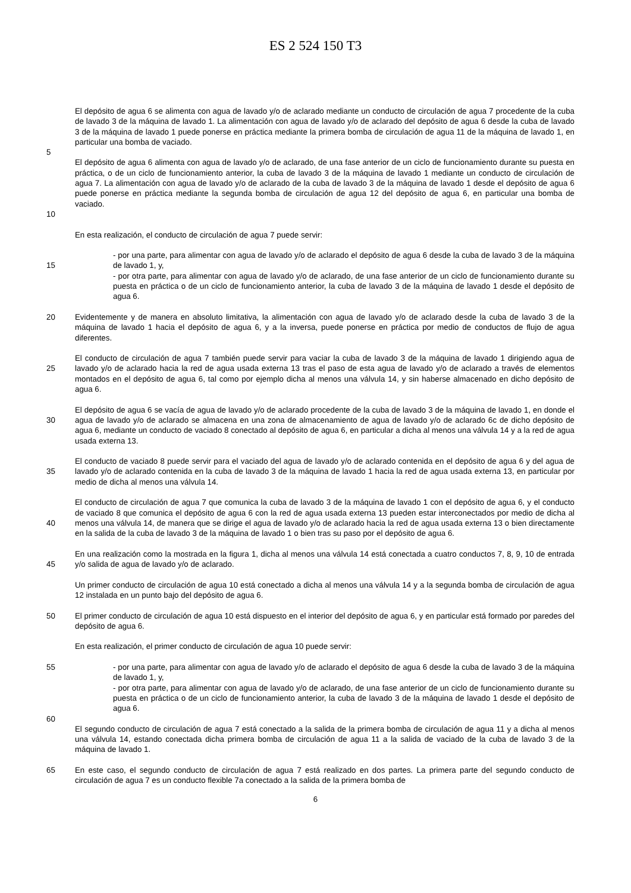ES 2 524 150 T3
El depósito de agua 6 se alimenta con agua de lavado y/o de aclarado mediante un conducto de circulación de agua 7 procedente de la cuba de lavado 3 de la máquina de lavado 1. La alimentación con agua de lavado y/o de aclarado del depósito de agua 6 desde la cuba de lavado 3 de la máquina de lavado 1 puede ponerse en práctica mediante la primera bomba de circulación de agua 11 de la máquina de lavado 1, en particular una bomba de vaciado.
5
10 El depósito de agua 6 alimenta con agua de lavado y/o de aclarado, de una fase anterior de un ciclo de funcionamiento durante su puesta en práctica, o de un ciclo de funcionamiento anterior, la cuba de lavado 3 de la máquina de lavado 1 mediante un conducto de circulación de agua 7. La alimentación con agua de lavado y/o de aclarado de la cuba de lavado 3 de la máquina de lavado 1 desde el depósito de agua 6 puede ponerse en práctica mediante la segunda bomba de circulación de agua 12 del depósito de agua 6, en particular una bomba de vaciado.
En esta realización, el conducto de circulación de agua 7 puede servir:
15 - por una parte, para alimentar con agua de lavado y/o de aclarado el depósito de agua 6 desde la cuba de lavado 3 de la máquina de lavado 1, y,
- por otra parte, para alimentar con agua de lavado y/o de aclarado, de una fase anterior de un ciclo de funcionamiento durante su puesta en práctica o de un ciclo de funcionamiento anterior, la cuba de lavado 3 de la máquina de lavado 1 desde el depósito de agua 6.
20 Evidentemente y de manera en absoluto limitativa, la alimentación con agua de lavado y/o de aclarado desde la cuba de lavado 3 de la máquina de lavado 1 hacia el depósito de agua 6, y a la inversa, puede ponerse en práctica por medio de conductos de flujo de agua diferentes.
25 El conducto de circulación de agua 7 también puede servir para vaciar la cuba de lavado 3 de la máquina de lavado 1 dirigiendo agua de lavado y/o de aclarado hacia la red de agua usada externa 13 tras el paso de esta agua de lavado y/o de aclarado a través de elementos montados en el depósito de agua 6, tal como por ejemplo dicha al menos una válvula 14, y sin haberse almacenado en dicho depósito de agua 6.
30 El depósito de agua 6 se vacía de agua de lavado y/o de aclarado procedente de la cuba de lavado 3 de la máquina de lavado 1, en donde el agua de lavado y/o de aclarado se almacena en una zona de almacenamiento de agua de lavado y/o de aclarado 6c de dicho depósito de agua 6, mediante un conducto de vaciado 8 conectado al depósito de agua 6, en particular a dicha al menos una válvula 14 y a la red de agua usada externa 13.
35 El conducto de vaciado 8 puede servir para el vaciado del agua de lavado y/o de aclarado contenida en el depósito de agua 6 y del agua de lavado y/o de aclarado contenida en la cuba de lavado 3 de la máquina de lavado 1 hacia la red de agua usada externa 13, en particular por medio de dicha al menos una válvula 14.
40 El conducto de circulación de agua 7 que comunica la cuba de lavado 3 de la máquina de lavado 1 con el depósito de agua 6, y el conducto de vaciado 8 que comunica el depósito de agua 6 con la red de agua usada externa 13 pueden estar interconectados por medio de dicha al menos una válvula 14, de manera que se dirige el agua de lavado y/o de aclarado hacia la red de agua usada externa 13 o bien directamente en la salida de la cuba de lavado 3 de la máquina de lavado 1 o bien tras su paso por el depósito de agua 6.
45 En una realización como la mostrada en la figura 1, dicha al menos una válvula 14 está conectada a cuatro conductos 7, 8, 9, 10 de entrada y/o salida de agua de lavado y/o de aclarado.
Un primer conducto de circulación de agua 10 está conectado a dicha al menos una válvula 14 y a la segunda bomba de circulación de agua 12 instalada en un punto bajo del depósito de agua 6.
50 El primer conducto de circulación de agua 10 está dispuesto en el interior del depósito de agua 6, y en particular está formado por paredes del depósito de agua 6.
En esta realización, el primer conducto de circulación de agua 10 puede servir:
55 - por una parte, para alimentar con agua de lavado y/o de aclarado el depósito de agua 6 desde la cuba de lavado 3 de la máquina de lavado 1, y,
- por otra parte, para alimentar con agua de lavado y/o de aclarado, de una fase anterior de un ciclo de funcionamiento durante su puesta en práctica o de un ciclo de funcionamiento anterior, la cuba de lavado 3 de la máquina de lavado 1 desde el depósito de agua 6.
60
El segundo conducto de circulación de agua 7 está conectado a la salida de la primera bomba de circulación de agua 11 y a dicha al menos una válvula 14, estando conectada dicha primera bomba de circulación de agua 11 a la salida de vaciado de la cuba de lavado 3 de la máquina de lavado 1.
65 En este caso, el segundo conducto de circulación de agua 7 está realizado en dos partes. La primera parte del segundo conducto de circulación de agua 7 es un conducto flexible 7a conectado a la salida de la primera bomba de
6